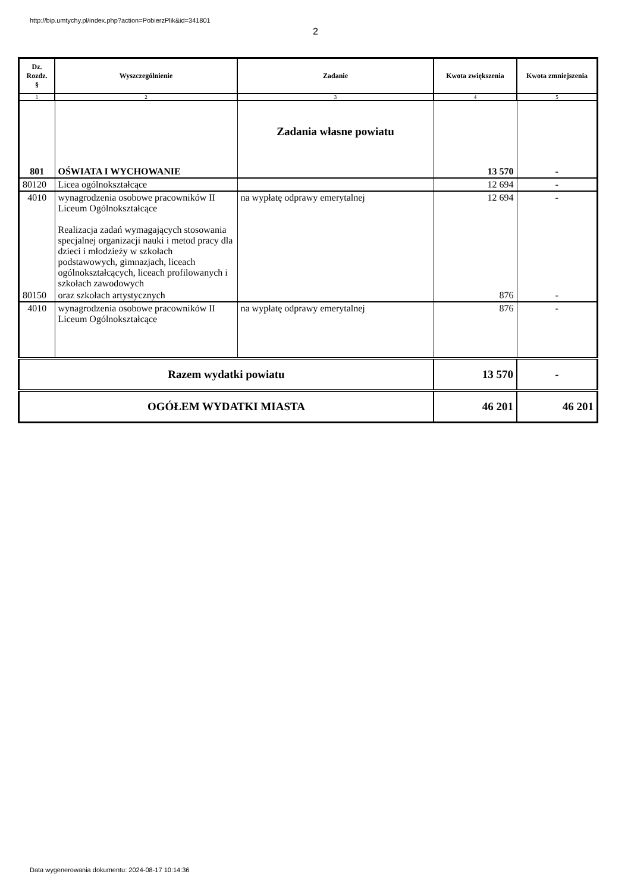http://bip.umtychy.pl/index.php?action=PobierzPlik&id=341801
2
| Dz. Rozdz. § | Wyszczególnienie | Zadanie | Kwota zwiększenia | Kwota zmniejszenia |
| --- | --- | --- | --- | --- |
| 1 | 2 | 3 | 4 | 5 |
| 801 | OŚWIATA I WYCHOWANIE | Zadania własne powiatu | 13 570 | - |
| 80120 | Licea ogólnokształcące | | 12 694 | - |
| 4010 | wynagrodzenia osobowe pracowników II Liceum Ogólnokształcące Realizacja zadań wymagających stosowania specjalnej organizacji nauki i metod pracy dla dzieci i młodzieży w szkołach podstawowych, gimnazjach, liceach ogólnokształcących, liceach profilowanych i szkołach zawodowych | na wypłatę odprawy emerytalnej | 12 694 | - |
| 80150 | oraz szkołach artystycznych | | 876 | - |
| 4010 | wynagrodzenia osobowe pracowników II Liceum Ogólnokształcące | na wypłatę odprawy emerytalnej | 876 | - |
| Razem wydatki powiatu | | | 13 570 | - |
| OGÓŁEM WYDATKI MIASTA | | | 46 201 | 46 201 |
Data wygenerowania dokumentu: 2024-08-17 10:14:36